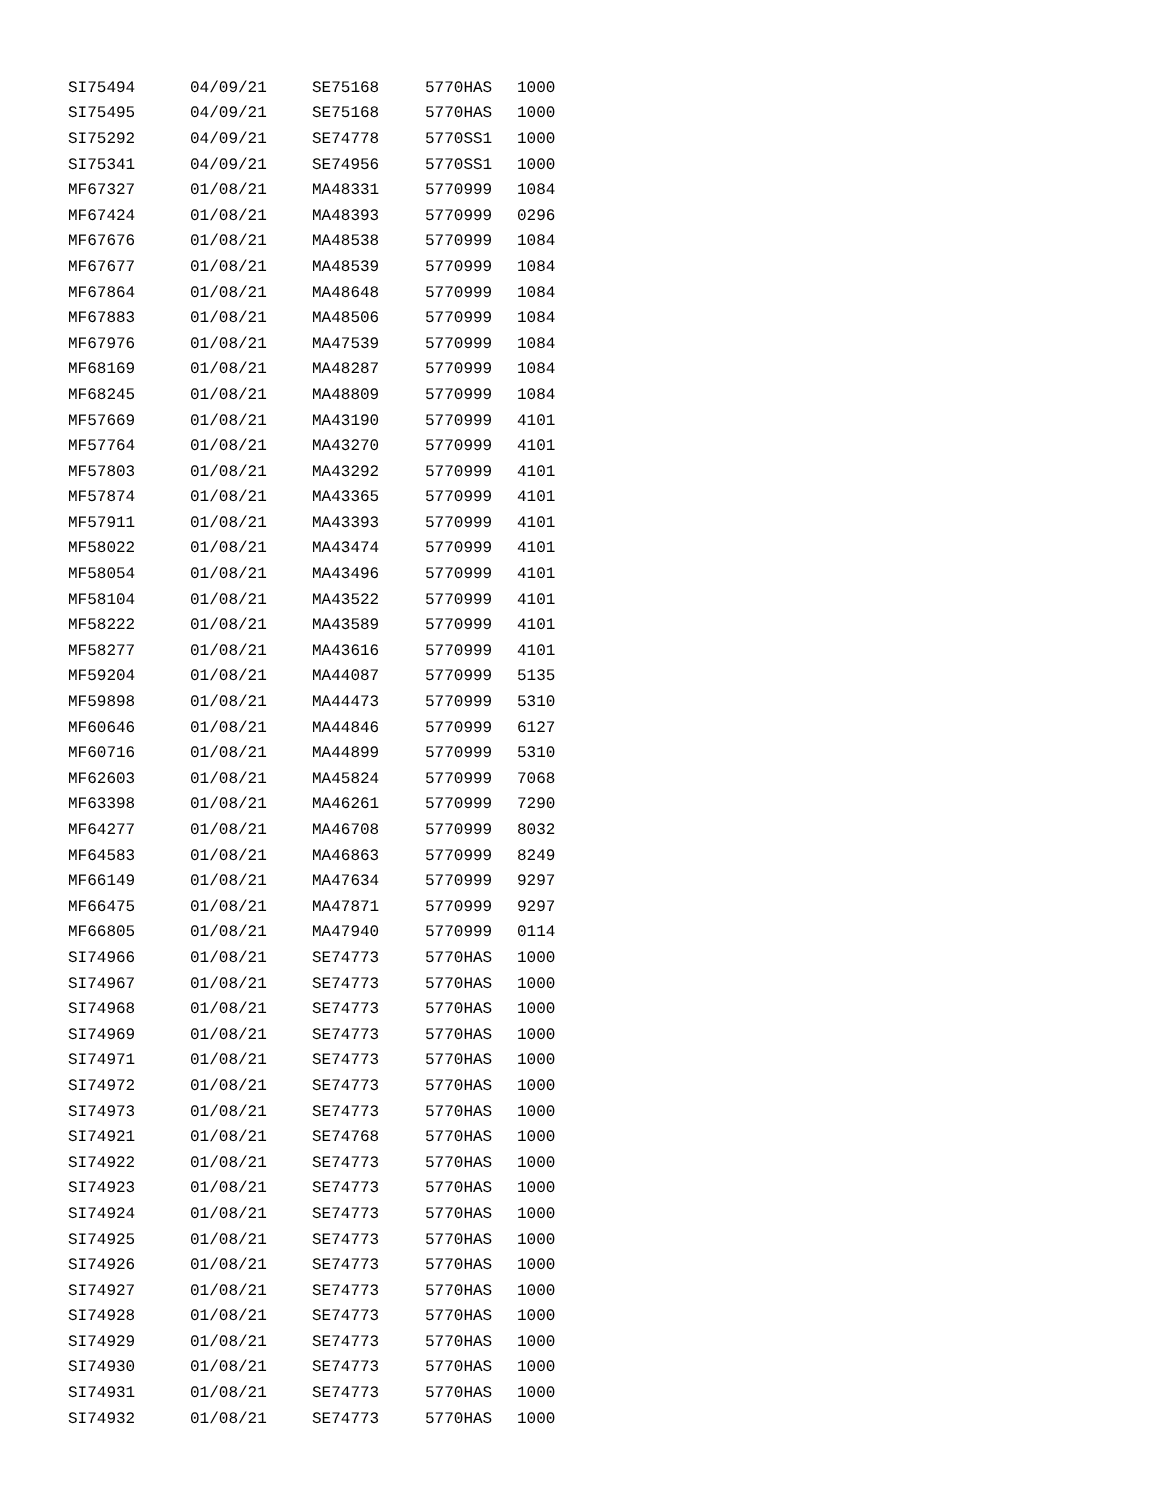| SI75494 | 04/09/21 | SE75168 | 5770HAS | 1000 |
| SI75495 | 04/09/21 | SE75168 | 5770HAS | 1000 |
| SI75292 | 04/09/21 | SE74778 | 5770SS1 | 1000 |
| SI75341 | 04/09/21 | SE74956 | 5770SS1 | 1000 |
| MF67327 | 01/08/21 | MA48331 | 5770999 | 1084 |
| MF67424 | 01/08/21 | MA48393 | 5770999 | 0296 |
| MF67676 | 01/08/21 | MA48538 | 5770999 | 1084 |
| MF67677 | 01/08/21 | MA48539 | 5770999 | 1084 |
| MF67864 | 01/08/21 | MA48648 | 5770999 | 1084 |
| MF67883 | 01/08/21 | MA48506 | 5770999 | 1084 |
| MF67976 | 01/08/21 | MA47539 | 5770999 | 1084 |
| MF68169 | 01/08/21 | MA48287 | 5770999 | 1084 |
| MF68245 | 01/08/21 | MA48809 | 5770999 | 1084 |
| MF57669 | 01/08/21 | MA43190 | 5770999 | 4101 |
| MF57764 | 01/08/21 | MA43270 | 5770999 | 4101 |
| MF57803 | 01/08/21 | MA43292 | 5770999 | 4101 |
| MF57874 | 01/08/21 | MA43365 | 5770999 | 4101 |
| MF57911 | 01/08/21 | MA43393 | 5770999 | 4101 |
| MF58022 | 01/08/21 | MA43474 | 5770999 | 4101 |
| MF58054 | 01/08/21 | MA43496 | 5770999 | 4101 |
| MF58104 | 01/08/21 | MA43522 | 5770999 | 4101 |
| MF58222 | 01/08/21 | MA43589 | 5770999 | 4101 |
| MF58277 | 01/08/21 | MA43616 | 5770999 | 4101 |
| MF59204 | 01/08/21 | MA44087 | 5770999 | 5135 |
| MF59898 | 01/08/21 | MA44473 | 5770999 | 5310 |
| MF60646 | 01/08/21 | MA44846 | 5770999 | 6127 |
| MF60716 | 01/08/21 | MA44899 | 5770999 | 5310 |
| MF62603 | 01/08/21 | MA45824 | 5770999 | 7068 |
| MF63398 | 01/08/21 | MA46261 | 5770999 | 7290 |
| MF64277 | 01/08/21 | MA46708 | 5770999 | 8032 |
| MF64583 | 01/08/21 | MA46863 | 5770999 | 8249 |
| MF66149 | 01/08/21 | MA47634 | 5770999 | 9297 |
| MF66475 | 01/08/21 | MA47871 | 5770999 | 9297 |
| MF66805 | 01/08/21 | MA47940 | 5770999 | 0114 |
| SI74966 | 01/08/21 | SE74773 | 5770HAS | 1000 |
| SI74967 | 01/08/21 | SE74773 | 5770HAS | 1000 |
| SI74968 | 01/08/21 | SE74773 | 5770HAS | 1000 |
| SI74969 | 01/08/21 | SE74773 | 5770HAS | 1000 |
| SI74971 | 01/08/21 | SE74773 | 5770HAS | 1000 |
| SI74972 | 01/08/21 | SE74773 | 5770HAS | 1000 |
| SI74973 | 01/08/21 | SE74773 | 5770HAS | 1000 |
| SI74921 | 01/08/21 | SE74768 | 5770HAS | 1000 |
| SI74922 | 01/08/21 | SE74773 | 5770HAS | 1000 |
| SI74923 | 01/08/21 | SE74773 | 5770HAS | 1000 |
| SI74924 | 01/08/21 | SE74773 | 5770HAS | 1000 |
| SI74925 | 01/08/21 | SE74773 | 5770HAS | 1000 |
| SI74926 | 01/08/21 | SE74773 | 5770HAS | 1000 |
| SI74927 | 01/08/21 | SE74773 | 5770HAS | 1000 |
| SI74928 | 01/08/21 | SE74773 | 5770HAS | 1000 |
| SI74929 | 01/08/21 | SE74773 | 5770HAS | 1000 |
| SI74930 | 01/08/21 | SE74773 | 5770HAS | 1000 |
| SI74931 | 01/08/21 | SE74773 | 5770HAS | 1000 |
| SI74932 | 01/08/21 | SE74773 | 5770HAS | 1000 |